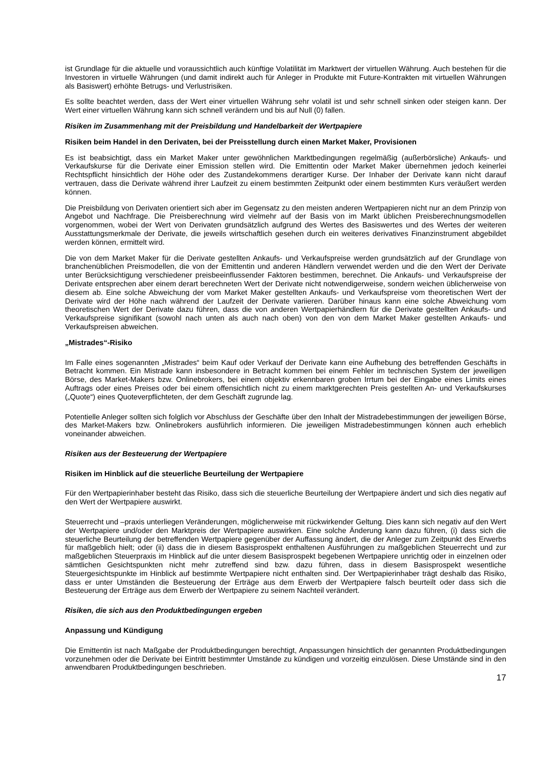ist Grundlage für die aktuelle und voraussichtlich auch künftige Volatilität im Marktwert der virtuellen Währung. Auch bestehen für die Investoren in virtuelle Währungen (und damit indirekt auch für Anleger in Produkte mit Future-Kontrakten mit virtuellen Währungen als Basiswert) erhöhte Betrugs- und Verlustrisiken.
Es sollte beachtet werden, dass der Wert einer virtuellen Währung sehr volatil ist und sehr schnell sinken oder steigen kann. Der Wert einer virtuellen Währung kann sich schnell verändern und bis auf Null (0) fallen.
Risiken im Zusammenhang mit der Preisbildung und Handelbarkeit der Wertpapiere
Risiken beim Handel in den Derivaten, bei der Preisstellung durch einen Market Maker, Provisionen
Es ist beabsichtigt, dass ein Market Maker unter gewöhnlichen Marktbedingungen regelmäßig (außerbörsliche) Ankaufs- und Verkaufskurse für die Derivate einer Emission stellen wird. Die Emittentin oder Market Maker übernehmen jedoch keinerlei Rechtspflicht hinsichtlich der Höhe oder des Zustandekommens derartiger Kurse. Der Inhaber der Derivate kann nicht darauf vertrauen, dass die Derivate während ihrer Laufzeit zu einem bestimmten Zeitpunkt oder einem bestimmten Kurs veräußert werden können.
Die Preisbildung von Derivaten orientiert sich aber im Gegensatz zu den meisten anderen Wertpapieren nicht nur an dem Prinzip von Angebot und Nachfrage. Die Preisberechnung wird vielmehr auf der Basis von im Markt üblichen Preisberechnungsmodellen vorgenommen, wobei der Wert von Derivaten grundsätzlich aufgrund des Wertes des Basiswertes und des Wertes der weiteren Ausstattungsmerkmale der Derivate, die jeweils wirtschaftlich gesehen durch ein weiteres derivatives Finanzinstrument abgebildet werden können, ermittelt wird.
Die von dem Market Maker für die Derivate gestellten Ankaufs- und Verkaufspreise werden grundsätzlich auf der Grundlage von branchenüblichen Preismodellen, die von der Emittentin und anderen Händlern verwendet werden und die den Wert der Derivate unter Berücksichtigung verschiedener preisbeeinflussender Faktoren bestimmen, berechnet. Die Ankaufs- und Verkaufspreise der Derivate entsprechen aber einem derart berechneten Wert der Derivate nicht notwendigerweise, sondern weichen üblicherweise von diesem ab. Eine solche Abweichung der vom Market Maker gestellten Ankaufs- und Verkaufspreise vom theoretischen Wert der Derivate wird der Höhe nach während der Laufzeit der Derivate variieren. Darüber hinaus kann eine solche Abweichung vom theoretischen Wert der Derivate dazu führen, dass die von anderen Wertpapierhändlern für die Derivate gestellten Ankaufs- und Verkaufspreise signifikant (sowohl nach unten als auch nach oben) von den von dem Market Maker gestellten Ankaufs- und Verkaufspreisen abweichen.
„Mistrades“-Risiko
Im Falle eines sogenannten „Mistrades“ beim Kauf oder Verkauf der Derivate kann eine Aufhebung des betreffenden Geschäfts in Betracht kommen. Ein Mistrade kann insbesondere in Betracht kommen bei einem Fehler im technischen System der jeweiligen Börse, des Market-Makers bzw. Onlinebrokers, bei einem objektiv erkennbaren groben Irrtum bei der Eingabe eines Limits eines Auftrags oder eines Preises oder bei einem offensichtlich nicht zu einem marktgerechten Preis gestellten An- und Verkaufskurses („Quote“) eines Quoteverpflichteten, der dem Geschäft zugrunde lag.
Potentielle Anleger sollten sich folglich vor Abschluss der Geschäfte über den Inhalt der Mistradebestimmungen der jeweiligen Börse, des Market-Makers bzw. Onlinebrokers ausführlich informieren. Die jeweiligen Mistradebestimmungen können auch erheblich voneinander abweichen.
Risiken aus der Besteuerung der Wertpapiere
Risiken im Hinblick auf die steuerliche Beurteilung der Wertpapiere
Für den Wertpapierinhaber besteht das Risiko, dass sich die steuerliche Beurteilung der Wertpapiere ändert und sich dies negativ auf den Wert der Wertpapiere auswirkt.
Steuerrecht und –praxis unterliegen Veränderungen, möglicherweise mit rückwirkender Geltung. Dies kann sich negativ auf den Wert der Wertpapiere und/oder den Marktpreis der Wertpapiere auswirken. Eine solche Änderung kann dazu führen, (i) dass sich die steuerliche Beurteilung der betreffenden Wertpapiere gegenüber der Auffassung ändert, die der Anleger zum Zeitpunkt des Erwerbs für maßgeblich hielt; oder (ii) dass die in diesem Basisprospekt enthaltenen Ausführungen zu maßgeblichen Steuerrecht und zur maßgeblichen Steuerpraxis im Hinblick auf die unter diesem Basisprospekt begebenen Wertpapiere unrichtig oder in einzelnen oder sämtlichen Gesichtspunkten nicht mehr zutreffend sind bzw. dazu führen, dass in diesem Basisprospekt wesentliche Steuergesichtspunkte im Hinblick auf bestimmte Wertpapiere nicht enthalten sind. Der Wertpapierinhaber trägt deshalb das Risiko, dass er unter Umständen die Besteuerung der Erträge aus dem Erwerb der Wertpapiere falsch beurteilt oder dass sich die Besteuerung der Erträge aus dem Erwerb der Wertpapiere zu seinem Nachteil verändert.
Risiken, die sich aus den Produktbedingungen ergeben
Anpassung und Kündigung
Die Emittentin ist nach Maßgabe der Produktbedingungen berechtigt, Anpassungen hinsichtlich der genannten Produktbedingungen vorzunehmen oder die Derivate bei Eintritt bestimmter Umstände zu kündigen und vorzeitig einzulösen. Diese Umstände sind in den anwendbaren Produktbedingungen beschrieben.
17